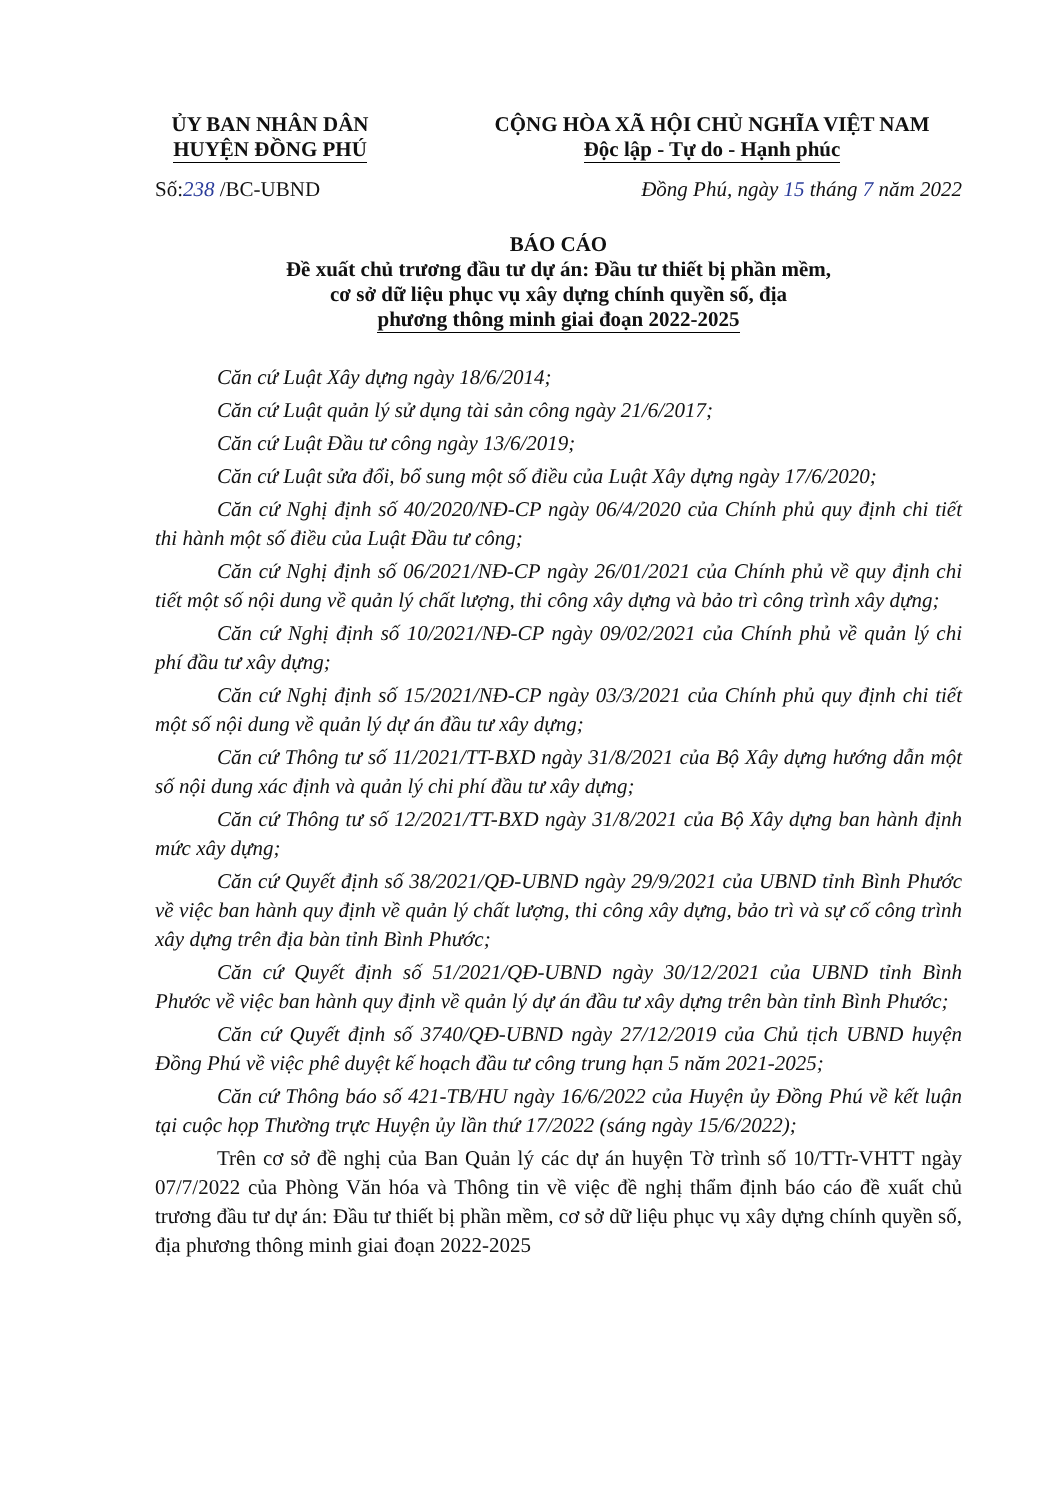ỦY BAN NHÂN DÂN
HUYỆN ĐỒNG PHÚ
CỘNG HÒA XÃ HỘI CHỦ NGHĨA VIỆT NAM
Độc lập - Tự do - Hạnh phúc
Số:238 /BC-UBND Đồng Phú, ngày 15 tháng 7 năm 2022
BÁO CÁO
Đề xuất chủ trương đầu tư dự án: Đầu tư thiết bị phần mềm,
cơ sở dữ liệu phục vụ xây dựng chính quyền số, địa
phương thông minh giai đoạn 2022-2025
Căn cứ Luật Xây dựng ngày 18/6/2014;
Căn cứ Luật quản lý sử dụng tài sản công ngày 21/6/2017;
Căn cứ Luật Đầu tư công ngày 13/6/2019;
Căn cứ Luật sửa đổi, bổ sung một số điều của Luật Xây dựng ngày 17/6/2020;
Căn cứ Nghị định số 40/2020/NĐ-CP ngày 06/4/2020 của Chính phủ quy định chi tiết thi hành một số điều của Luật Đầu tư công;
Căn cứ Nghị định số 06/2021/NĐ-CP ngày 26/01/2021 của Chính phủ về quy định chi tiết một số nội dung về quản lý chất lượng, thi công xây dựng và bảo trì công trình xây dựng;
Căn cứ Nghị định số 10/2021/NĐ-CP ngày 09/02/2021 của Chính phủ về quản lý chi phí đầu tư xây dựng;
Căn cứ Nghị định số 15/2021/NĐ-CP ngày 03/3/2021 của Chính phủ quy định chi tiết một số nội dung về quản lý dự án đầu tư xây dựng;
Căn cứ Thông tư số 11/2021/TT-BXD ngày 31/8/2021 của Bộ Xây dựng hướng dẫn một số nội dung xác định và quản lý chi phí đầu tư xây dựng;
Căn cứ Thông tư số 12/2021/TT-BXD ngày 31/8/2021 của Bộ Xây dựng ban hành định mức xây dựng;
Căn cứ Quyết định số 38/2021/QĐ-UBND ngày 29/9/2021 của UBND tỉnh Bình Phước về việc ban hành quy định về quản lý chất lượng, thi công xây dựng, bảo trì và sự cố công trình xây dựng trên địa bàn tỉnh Bình Phước;
Căn cứ Quyết định số 51/2021/QĐ-UBND ngày 30/12/2021 của UBND tỉnh Bình Phước về việc ban hành quy định về quản lý dự án đầu tư xây dựng trên bàn tỉnh Bình Phước;
Căn cứ Quyết định số 3740/QĐ-UBND ngày 27/12/2019 của Chủ tịch UBND huyện Đồng Phú về việc phê duyệt kế hoạch đầu tư công trung hạn 5 năm 2021-2025;
Căn cứ Thông báo số 421-TB/HU ngày 16/6/2022 của Huyện ủy Đồng Phú về kết luận tại cuộc họp Thường trực Huyện ủy lần thứ 17/2022 (sáng ngày 15/6/2022);
Trên cơ sở đề nghị của Ban Quản lý các dự án huyện Tờ trình số 10/TTr-VHTT ngày 07/7/2022 của Phòng Văn hóa và Thông tin về việc đề nghị thẩm định báo cáo đề xuất chủ trương đầu tư dự án: Đầu tư thiết bị phần mềm, cơ sở dữ liệu phục vụ xây dựng chính quyền số, địa phương thông minh giai đoạn 2022-2025